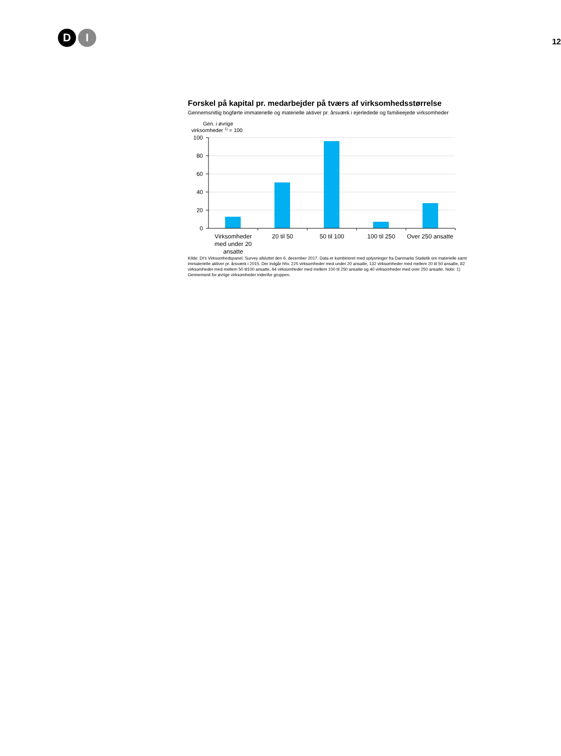D I
12
Forskel på kapital pr. medarbejder på tværs af virksomhedsstørrelse
Gennemsnitlig bogførte immaterielle og materielle aktiver pr. årsværk i ejerledede og familieejede virksomheder
Gen. i øvrige
virksomheder 1) = 100
100
80
60
40
20
0
Virksomheder
med under 20
ansatte
20 til 50
50 til 100
100 til 250
Over 250 ansatte
Kilde: DI's Virksomhedspanel. Survey afsluttet den 6. december 2017. Data er kombineret med oplysninger fra Danmarks Statistik om materielle samt immaterielle aktiver pr. årsværk i 2015. Der indgår hhv. 225 virksomheder med under 20 ansatte, 132 virksomheder med mellem 20 til 50 ansatte, 82 virksomheder med mellem 50 til100 ansatte, 64 virksomheder med mellem 100 til 250 ansatte og 40 virksomheder med over 250 ansatte. Note: 1) Gennemsnit for øvrige virksomheder indenfor gruppen.